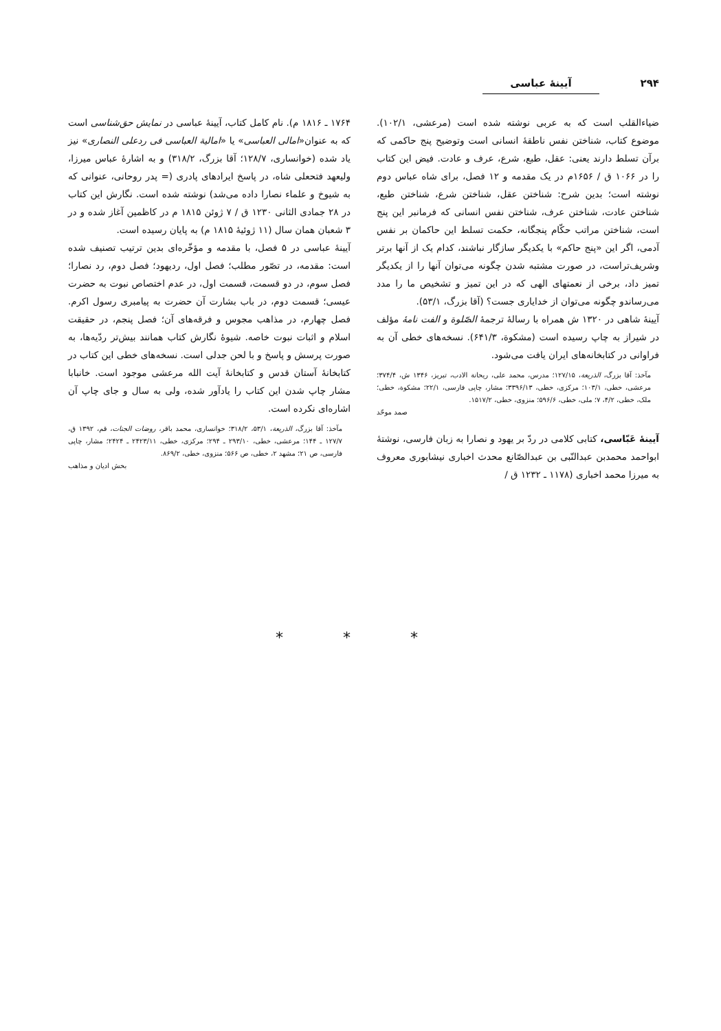۲۹۴ آیینهٔ عباسی
ضیاءالقلب است که به عربی نوشته شده است (مرعشی، ۱۰۲/۱). موضوع کتاب، شناختن نفس ناطقهٔ انسانی است وتوضیح پنج حاکمی که برآن تسلط دارند یعنی: عقل، طبع، شرع، عرف و عادت. فیض این کتاب را در ۱۰۶۶ ق / ۱۶۵۶م در یک مقدمه و ۱۲ فصل، برای شاه عباس دوم نوشته است؛ بدین شرح: شناختن عقل، شناختن شرع، شناختن طبع، شناختن عادت، شناختن عرف، شناختن نفس انسانی که فرمانبر این پنج است، شناختن مراتب حکّام پنجگانه، حکمت تسلط این حاکمان بر نفس آدمی، اگر این «پنج حاکم» با یکدیگر سازگار نباشند، کدام یک از آنها برتر وشریف‌تراست، در صورت مشتبه شدن چگونه می‌توان آنها را از یکدیگر تمیز داد، برخی از نعمتهای الهی که در این تمیز و تشخیص ما را مدد می‌رساندو چگونه می‌توان از خدایاری جست؟ (آقا بزرگ، ۵۳/۱).
آیینهٔ شاهی در ۱۳۲۰ ش همراه با رسالهٔ ترجمهٔ الصّلوة و الفت نامهٔ مؤلف در شیراز به چاپ رسیده است (مشکوة، ۶۴۱/۳). نسخه‌های خطی آن به فراوانی در کتابخانه‌های ایران یافت می‌شود.
مآخذ: آقا بزرگ، الذریعة، ۱۲۷/۱۵؛ مدرس، محمد علی، ریحانة الادب، تبریز، ۱۳۴۶ ش، ۳۷۴/۴؛ مرعشی، خطی، ۱۰۳/۱؛ مرکزی، خطی، ۳۳۹۶/۱۳؛ مشار، چاپی فارسی، ۲۲/۱؛ مشکوة، خطی؛ ملک، خطی، ۴/۲، ۷؛ ملی، خطی، ۵۹۶/۶؛ منزوی، خطی، ۱۵۱۷/۲.
صمد موحّد
آیینهٔ عَبّاسی، کتابی کلامی در ردّ بر یهود و نصارا به زبان فارسی، نوشتهٔ ابواحمد محمدبن عبدالنّبی بن عبدالصّانع محدث اخباری نیشابوری معروف به میرزا محمد اخباری (۱۱۷۸ ـ ۱۲۳۲ ق /
۱۷۶۴ ـ ۱۸۱۶ م). نام کامل کتاب، آیینهٔ عباسی در نمایش حق‌شناسی است که به عنوان«امالی العباسی» یا «امالیة العباسی فی ردعلی النصاری» نیز یاد شده (خوانساری، ۱۲۸/۷؛ آقا بزرگ، ۳۱۸/۲) و به اشارهٔ عباس میرزا، ولیعهد فتحعلی شاه، در پاسخ ایرادهای پادری (= پدر روحانی، عنوانی که به شیوخ و علماء نصارا داده می‌شد) نوشته شده است. نگارش این کتاب در ۲۸ جمادی الثانی ۱۲۳۰ ق / ۷ ژوئن ۱۸۱۵ م در کاظمین آغاز شده و در ۳ شعبان همان سال (۱۱ ژوئیهٔ ۱۸۱۵ م) به پایان رسیده است.
آیینهٔ عباسی در ۵ فصل، با مقدمه و مؤخّره‌ای بدین ترتیب تصنیف شده است: مقدمه، در تصّور مطلب؛ فصل اول، ردیهود؛ فصل دوم، رد نصارا؛ فصل سوم، در دو قسمت، قسمت اول، در عدم اختصاص نبوت به حضرت عیسی؛ قسمت دوم، در باب بشارت آن حضرت به پیامبری رسول اکرم. فصل چهارم، در مذاهب مجوس و فرقه‌های آن؛ فصل پنجم، در حقیقت اسلام و اثبات نبوت خاصه. شیوهٔ نگارش کتاب همانند بیش‌تر ردّیه‌ها، به صورت پرسش و پاسخ و با لحن جدلی است. نسخه‌های خطی این کتاب در کتابخانهٔ آستان قدس و کتابخانهٔ آیت الله مرعشی موجود است. خانبابا مشار چاپ شدن این کتاب را یادآور شده، ولی به سال و جای چاپ آن اشاره‌ای نکرده است.
مآخذ: آقا بزرگ، الذریعة، ۵۳/۱، ۳۱۸/۲؛ خوانساری، محمد باقر، روضات الجنات، قم، ۱۳۹۲ ق، ۱۲۷/۷ ـ ۱۴۴؛ مرعشی، خطی، ۲۹۳/۱۰ ـ ۲۹۴؛ مرکزی، خطی، ۲۴۲۳/۱۱ ـ ۲۴۲۴؛ مشار، چاپی فارسی، ص ۲۱؛ مشهد ۲، خطی، ص ۵۶۶؛ منزوی، خطی، ۸۶۹/۲.
بخش ادیان و مذاهب
* * *